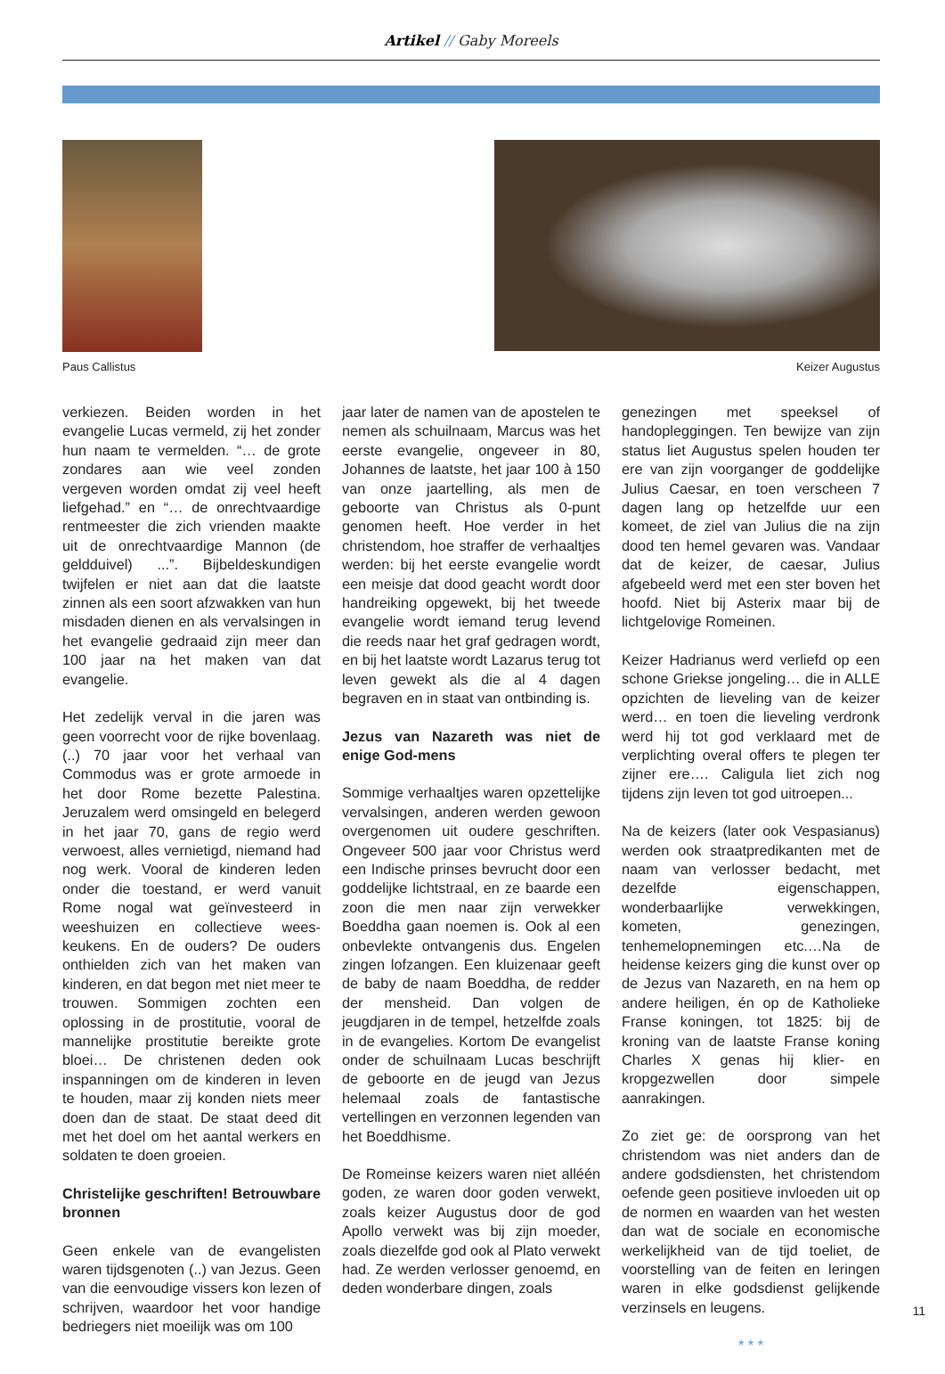Artikel // Gaby Moreels
Paus Callistus Keizer Augustus
verkiezen. Beiden worden in het evangelie Lucas vermeld, zij het zonder hun naam te vermelden. “… de grote zondares aan wie veel zonden vergeven worden omdat zij veel heeft liefgehad.” en “… de onrechtvaardige rentmeester die zich vrienden maakte uit de onrechtvaardige Mannon (de geldduivel) ...”. Bijbeldeskundigen twijfelen er niet aan dat die laatste zinnen als een soort afzwakken van hun misdaden dienen en als vervalsingen in het evangelie gedraaid zijn meer dan 100 jaar na het maken van dat evangelie.
Het zedelijk verval in die jaren was geen voorrecht voor de rijke bovenlaag. (..) 70 jaar voor het verhaal van Commodus was er grote armoede in het door Rome bezette Palestina. Jeruzalem werd omsingeld en belegerd in het jaar 70, gans de regio werd verwoest, alles vernietigd, niemand had nog werk. Vooral de kinderen leden onder die toestand, er werd vanuit Rome nogal wat geïnvesteerd in weeshuizen en collectieve wees-keukens. En de ouders? De ouders onthielden zich van het maken van kinderen, en dat begon met niet meer te trouwen. Sommigen zochten een oplossing in de prostitutie, vooral de mannelijke prostitutie bereikte grote bloei… De christenen deden ook inspanningen om de kinderen in leven te houden, maar zij konden niets meer doen dan de staat. De staat deed dit met het doel om het aantal werkers en soldaten te doen groeien.
Christelijke geschriften! Betrouwbare bronnen
Geen enkele van de evangelisten waren tijdsgenoten (..) van Jezus. Geen van die eenvoudige vissers kon lezen of schrijven, waardoor het voor handige bedriegers niet moeilijk was om 100
jaar later de namen van de apostelen te nemen als schuilnaam, Marcus was het eerste evangelie, ongeveer in 80, Johannes de laatste, het jaar 100 à 150 van onze jaartelling, als men de geboorte van Christus als 0-punt genomen heeft. Hoe verder in het christendom, hoe straffer de verhaaltjes werden: bij het eerste evangelie wordt een meisje dat dood geacht wordt door handreiking opgewekt, bij het tweede evangelie wordt iemand terug levend die reeds naar het graf gedragen wordt, en bij het laatste wordt Lazarus terug tot leven gewekt als die al 4 dagen begraven en in staat van ontbinding is.
Jezus van Nazareth was niet de enige God-mens
Sommige verhaaltjes waren opzettelijke vervalsingen, anderen werden gewoon overgenomen uit oudere geschriften. Ongeveer 500 jaar voor Christus werd een Indische prinses bevrucht door een goddelijke lichtstraal, en ze baarde een zoon die men naar zijn verwekker Boeddha gaan noemen is. Ook al een onbevlekte ontvangenis dus. Engelen zingen lofzangen. Een kluizenaar geeft de baby de naam Boeddha, de redder der mensheid. Dan volgen de jeugdjaren in de tempel, hetzelfde zoals in de evangelies. Kortom De evangelist onder de schuilnaam Lucas beschrijft de geboorte en de jeugd van Jezus helemaal zoals de fantastische vertellingen en verzonnen legenden van het Boeddhisme.
De Romeinse keizers waren niet alléén goden, ze waren door goden verwekt, zoals keizer Augustus door de god Apollo verwekt was bij zijn moeder, zoals diezelfde god ook al Plato verwekt had. Ze werden verlosser genoemd, en deden wonderbare dingen, zoals
genezingen met speeksel of handopleggingen. Ten bewijze van zijn status liet Augustus spelen houden ter ere van zijn voorganger de goddelijke Julius Caesar, en toen verscheen 7 dagen lang op hetzelfde uur een komeet, de ziel van Julius die na zijn dood ten hemel gevaren was. Vandaar dat de keizer, de caesar, Julius afgebeeld werd met een ster boven het hoofd. Niet bij Asterix maar bij de lichtgelovige Romeinen.
Keizer Hadrianus werd verliefd op een schone Griekse jongeling… die in ALLE opzichten de lieveling van de keizer werd… en toen die lieveling verdronk werd hij tot god verklaard met de verplichting overal offers te plegen ter zijner ere…. Caligula liet zich nog tijdens zijn leven tot god uitroepen...
Na de keizers (later ook Vespasianus) werden ook straatpredikanten met de naam van verlosser bedacht, met dezelfde eigenschappen, wonderbaarlijke verwekkingen, kometen, genezingen, tenhemelopnemingen etc.…Na de heidense keizers ging die kunst over op de Jezus van Nazareth, en na hem op andere heiligen, én op de Katholieke Franse koningen, tot 1825: bij de kroning van de laatste Franse koning Charles X genas hij klier- en kropgezwellen door simpele aanrakingen.
Zo ziet ge: de oorsprong van het christendom was niet anders dan de andere godsdiensten, het christendom oefende geen positieve invloeden uit op de normen en waarden van het westen dan wat de sociale en economische werkelijkheid van de tijd toeliet, de voorstelling van de feiten en leringen waren in elke godsdienst gelijkende verzinsels en leugens.
* * *
11